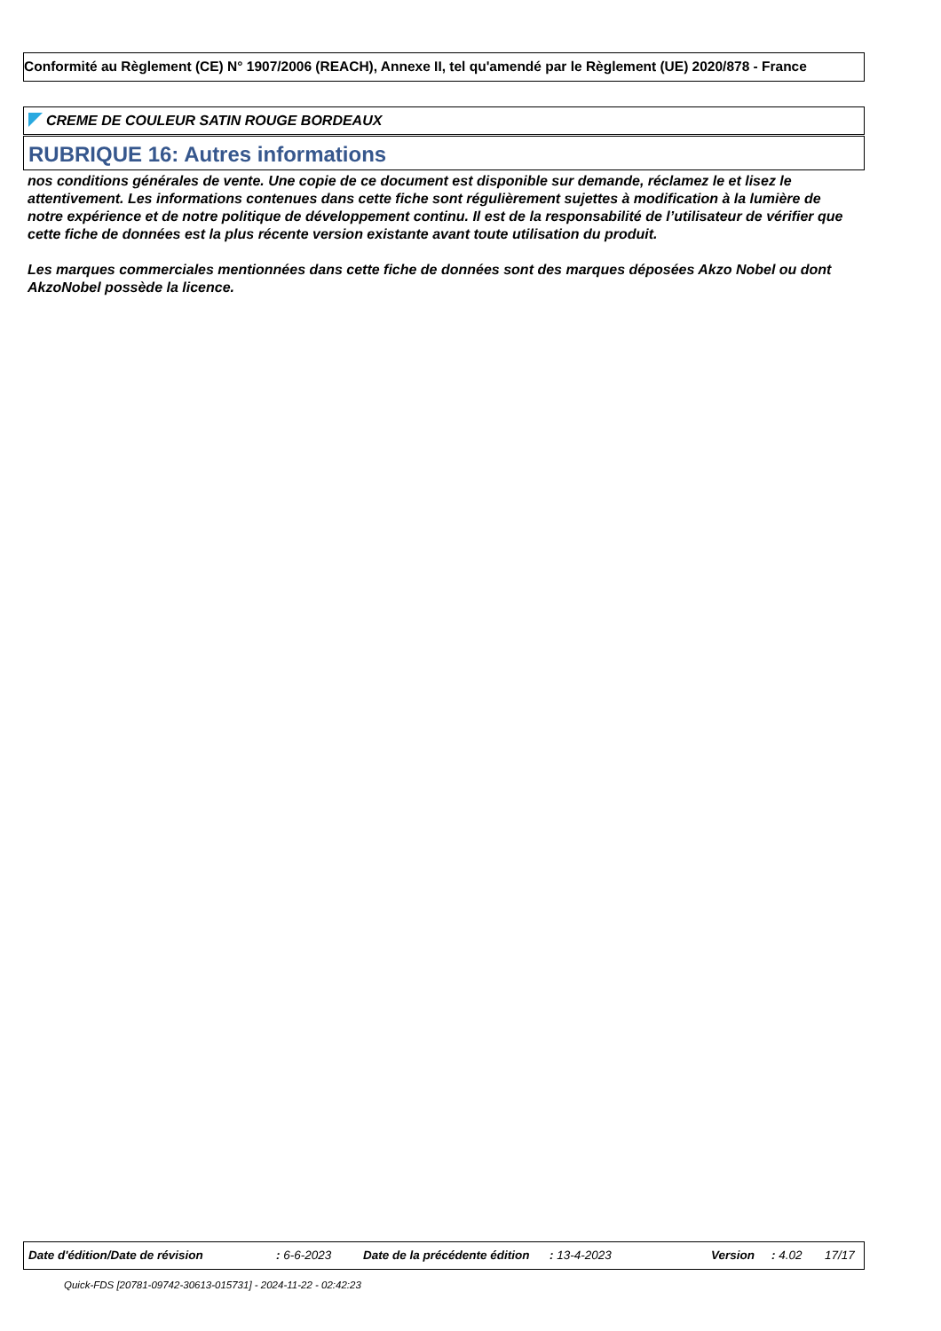Conformité au Règlement (CE) N° 1907/2006 (REACH), Annexe II, tel qu'amendé par le Règlement (UE) 2020/878 - France
CREME DE COULEUR SATIN ROUGE BORDEAUX
RUBRIQUE 16: Autres informations
nos conditions générales de vente. Une copie de ce document est disponible sur demande, réclamez le et lisez le attentivement. Les informations contenues dans cette fiche sont régulièrement sujettes à modification à la lumière de notre expérience et de notre politique de développement continu. Il est de la responsabilité de l’utilisateur de vérifier que cette fiche de données est la plus récente version existante avant toute utilisation du produit.
Les marques commerciales mentionnées dans cette fiche de données sont des marques déposées Akzo Nobel ou dont AkzoNobel possède la licence.
Date d'édition/Date de révision : 6-6-2023 Date de la précédente édition : 13-4-2023 Version : 4.02 17/17
Quick-FDS [20781-09742-30613-015731] - 2024-11-22 - 02:42:23